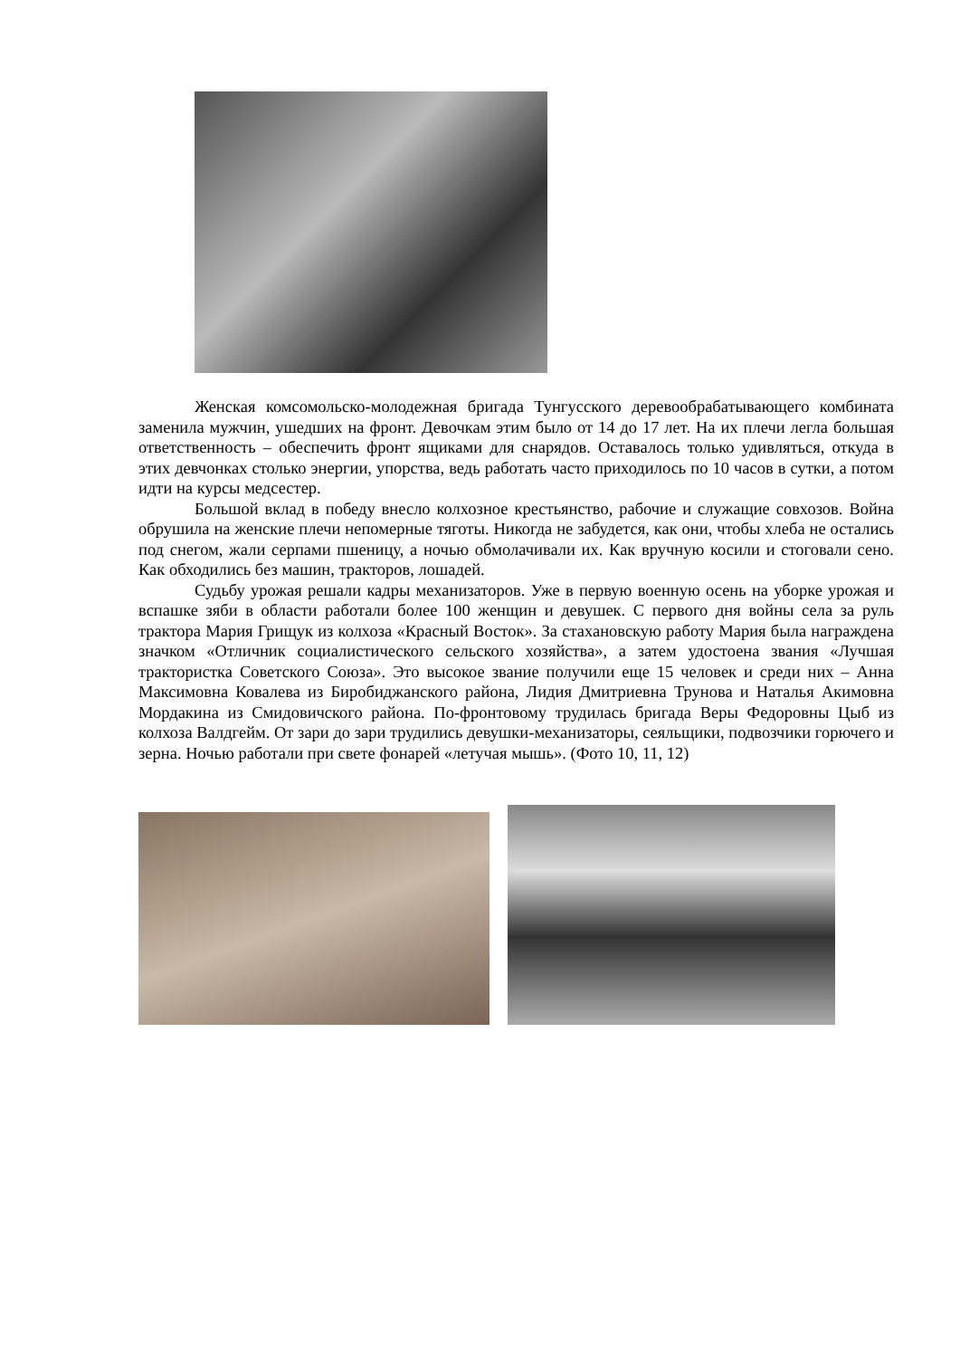Женская комсомольско-молодежная бригада Тунгусского деревообрабатывающего комбината заменила мужчин, ушедших на фронт. Девочкам этим было от 14 до 17 лет. На их плечи легла большая ответственность – обеспечить фронт ящиками для снарядов. Оставалось только удивляться, откуда в этих девчонках столько энергии, упорства, ведь работать часто приходилось по 10 часов в сутки, а потом идти на курсы медсестер.
Большой вклад в победу внесло колхозное крестьянство, рабочие и служащие совхозов. Война обрушила на женские плечи непомерные тяготы. Никогда не забудется, как они, чтобы хлеба не остались под снегом, жали серпами пшеницу, а ночью обмолачивали их. Как вручную косили и стоговали сено. Как обходились без машин, тракторов, лошадей.
Судьбу урожая решали кадры механизаторов. Уже в первую военную осень на уборке урожая и вспашке зяби в области работали более 100 женщин и девушек. С первого дня войны села за руль трактора Мария Грищук из колхоза «Красный Восток». За стахановскую работу Мария была награждена значком «Отличник социалистического сельского хозяйства», а затем удостоена звания «Лучшая трактористка Советского Союза». Это высокое звание получили еще 15 человек и среди них – Анна Максимовна Ковалева из Биробиджанского района, Лидия Дмитриевна Трунова и Наталья Акимовна Мордакина из Смидовичского района. По-фронтовому трудилась бригада Веры Федоровны Цыб из колхоза Валдгейм. От зари до зари трудились девушки-механизаторы, сеяльщики, подвозчики горючего и зерна. Ночью работали при свете фонарей «летучая мышь». (Фото 10, 11, 12)